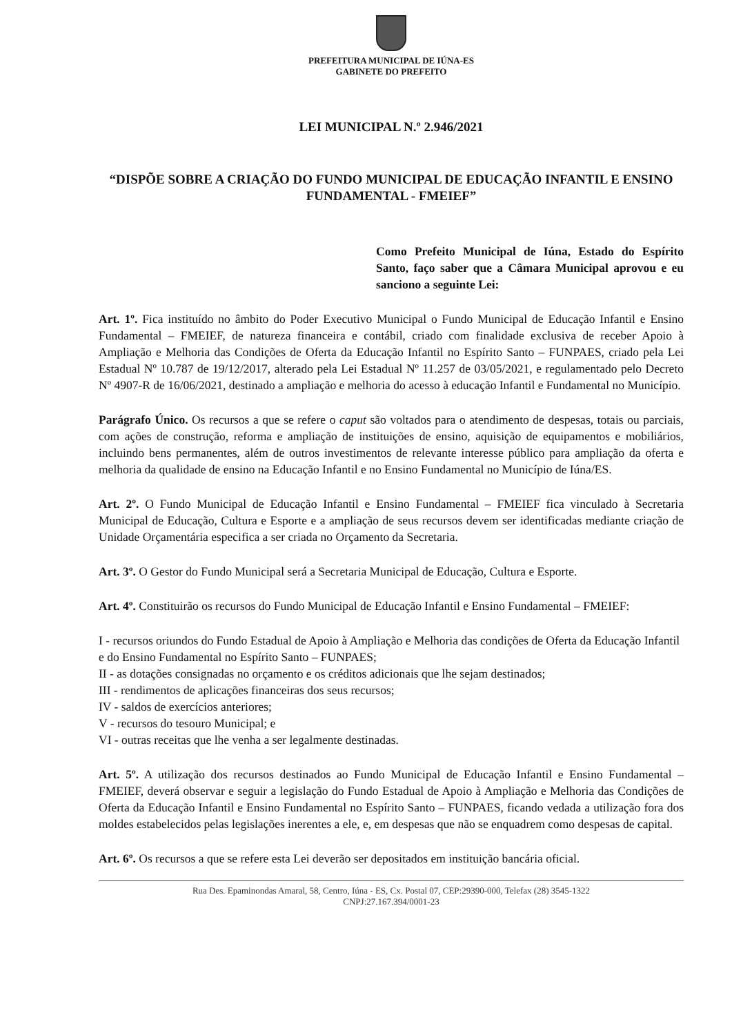PREFEITURA MUNICIPAL DE IÚNA-ES
GABINETE DO PREFEITO
LEI MUNICIPAL N.º 2.946/2021
“DISPÕE SOBRE A CRIAÇÃO DO FUNDO MUNICIPAL DE EDUCAÇÃO INFANTIL E ENSINO FUNDAMENTAL - FMEIEF”
Como Prefeito Municipal de Iúna, Estado do Espírito Santo, faço saber que a Câmara Municipal aprovou e eu sanciono a seguinte Lei:
Art. 1º. Fica instituído no âmbito do Poder Executivo Municipal o Fundo Municipal de Educação Infantil e Ensino Fundamental – FMEIEF, de natureza financeira e contábil, criado com finalidade exclusiva de receber Apoio à Ampliação e Melhoria das Condições de Oferta da Educação Infantil no Espírito Santo – FUNPAES, criado pela Lei Estadual Nº 10.787 de 19/12/2017, alterado pela Lei Estadual Nº 11.257 de 03/05/2021, e regulamentado pelo Decreto Nº 4907-R de 16/06/2021, destinado a ampliação e melhoria do acesso à educação Infantil e Fundamental no Município.
Parágrafo Único. Os recursos a que se refere o caput são voltados para o atendimento de despesas, totais ou parciais, com ações de construção, reforma e ampliação de instituições de ensino, aquisição de equipamentos e mobiliários, incluindo bens permanentes, além de outros investimentos de relevante interesse público para ampliação da oferta e melhoria da qualidade de ensino na Educação Infantil e no Ensino Fundamental no Município de Iúna/ES.
Art. 2º. O Fundo Municipal de Educação Infantil e Ensino Fundamental – FMEIEF fica vinculado à Secretaria Municipal de Educação, Cultura e Esporte e a ampliação de seus recursos devem ser identificadas mediante criação de Unidade Orçamentária especifica a ser criada no Orçamento da Secretaria.
Art. 3º. O Gestor do Fundo Municipal será a Secretaria Municipal de Educação, Cultura e Esporte.
Art. 4º. Constituirão os recursos do Fundo Municipal de Educação Infantil e Ensino Fundamental – FMEIEF:
I - recursos oriundos do Fundo Estadual de Apoio à Ampliação e Melhoria das condições de Oferta da Educação Infantil e do Ensino Fundamental no Espírito Santo – FUNPAES;
II - as dotações consignadas no orçamento e os créditos adicionais que lhe sejam destinados;
III - rendimentos de aplicações financeiras dos seus recursos;
IV - saldos de exercícios anteriores;
V - recursos do tesouro Municipal; e
VI - outras receitas que lhe venha a ser legalmente destinadas.
Art. 5º. A utilização dos recursos destinados ao Fundo Municipal de Educação Infantil e Ensino Fundamental – FMEIEF, deverá observar e seguir a legislação do Fundo Estadual de Apoio à Ampliação e Melhoria das Condições de Oferta da Educação Infantil e Ensino Fundamental no Espírito Santo – FUNPAES, ficando vedada a utilização fora dos moldes estabelecidos pelas legislações inerentes a ele, e, em despesas que não se enquadrem como despesas de capital.
Art. 6º. Os recursos a que se refere esta Lei deverão ser depositados em instituição bancária oficial.
Rua Des. Epaminondas Amaral, 58, Centro, Iúna - ES, Cx. Postal 07, CEP:29390-000, Telefax (28) 3545-1322
CNPJ:27.167.394/0001-23